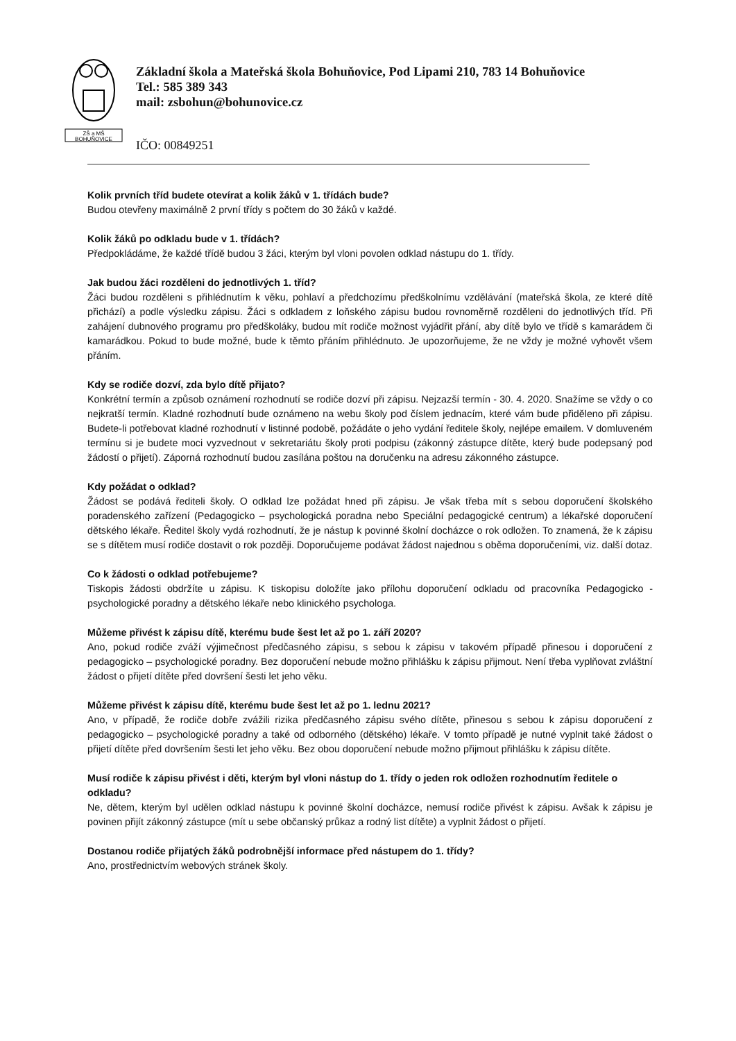ZŠ a MŠ
BOHUŇOVICE
Základní škola a Mateřská škola Bohuňovice, Pod Lipami 210, 783 14 Bohuňovice
Tel.: 585 389 343
mail: zsbohun@bohunovice.cz
IČO: 00849251
Kolik prvních tříd budete otevírat a kolik žáků v 1. třídách bude?
Budou otevřeny maximálně 2 první třídy s počtem do 30 žáků v každé.
Kolik žáků po odkladu bude v 1. třídách?
Předpokládáme, že každé třídě budou 3 žáci, kterým byl vloni povolen odklad nástupu do 1. třídy.
Jak budou žáci rozděleni do jednotlivých 1. tříd?
Žáci budou rozděleni s přihlédnutím k věku, pohlaví a předchozímu předškolnímu vzdělávání (mateřská škola, ze které dítě přichází) a podle výsledku zápisu. Žáci s odkladem z loňského zápisu budou rovnoměrně rozděleni do jednotlivých tříd. Při zahájení dubnového programu pro předškoláky, budou mít rodiče možnost vyjádřit přání, aby dítě bylo ve třídě s kamarádem či kamarádkou. Pokud to bude možné, bude k těmto přáním přihlédnuto. Je upozorňujeme, že ne vždy je možné vyhovět všem přáním.
Kdy se rodiče dozví, zda bylo dítě přijato?
Konkrétní termín a způsob oznámení rozhodnutí se rodiče dozví při zápisu. Nejzazší termín - 30. 4. 2020. Snažíme se vždy o co nejkratší termín. Kladné rozhodnutí bude oznámeno na webu školy pod číslem jednacím, které vám bude přiděleno při zápisu. Budete-li potřebovat kladné rozhodnutí v listinné podobě, požádáte o jeho vydání ředitele školy, nejlépe emailem. V domluveném termínu si je budete moci vyzvednout v sekretariátu školy proti podpisu (zákonný zástupce dítěte, který bude podepsaný pod žádostí o přijetí). Záporná rozhodnutí budou zasílána poštou na doručenku na adresu zákonného zástupce.
Kdy požádat o odklad?
Žádost se podává řediteli školy. O odklad lze požádat hned při zápisu. Je však třeba mít s sebou doporučení školského poradenského zařízení (Pedagogicko – psychologická poradna nebo Speciální pedagogické centrum) a lékařské doporučení dětského lékaře. Ředitel školy vydá rozhodnutí, že je nástup k povinné školní docházce o rok odložen. To znamená, že k zápisu se s dítětem musí rodiče dostavit o rok později. Doporučujeme podávat žádost najednou s oběma doporučeními, viz. další dotaz.
Co k žádosti o odklad potřebujeme?
Tiskopis žádosti obdržíte u zápisu. K tiskopisu doložíte jako přílohu doporučení odkladu od pracovníka Pedagogicko - psychologické poradny a dětského lékaře nebo klinického psychologa.
Můžeme přivést k zápisu dítě, kterému bude šest let až po 1. září 2020?
Ano, pokud rodiče zváží výjimečnost předčasného zápisu, s sebou k zápisu v takovém případě přinesou i doporučení z pedagogicko – psychologické poradny. Bez doporučení nebude možno přihlášku k zápisu přijmout. Není třeba vyplňovat zvláštní žádost o přijetí dítěte před dovršení šesti let jeho věku.
Můžeme přivést k zápisu dítě, kterému bude šest let až po 1. lednu 2021?
Ano, v případě, že rodiče dobře zvážili rizika předčasného zápisu svého dítěte, přinesou s sebou k zápisu doporučení z pedagogicko – psychologické poradny a také od odborného (dětského) lékaře. V tomto případě je nutné vyplnit také žádost o přijetí dítěte před dovršením šesti let jeho věku. Bez obou doporučení nebude možno přijmout přihlášku k zápisu dítěte.
Musí rodiče k zápisu přivést i děti, kterým byl vloni nástup do 1. třídy o jeden rok odložen rozhodnutím ředitele o odkladu?
Ne, dětem, kterým byl udělen odklad nástupu k povinné školní docházce, nemusí rodiče přivést k zápisu. Avšak k zápisu je povinen přijít zákonný zástupce (mít u sebe občanský průkaz a rodný list dítěte) a vyplnit žádost o přijetí.
Dostanou rodiče přijatých žáků podrobnější informace před nástupem do 1. třídy?
Ano, prostřednictvím webových stránek školy.